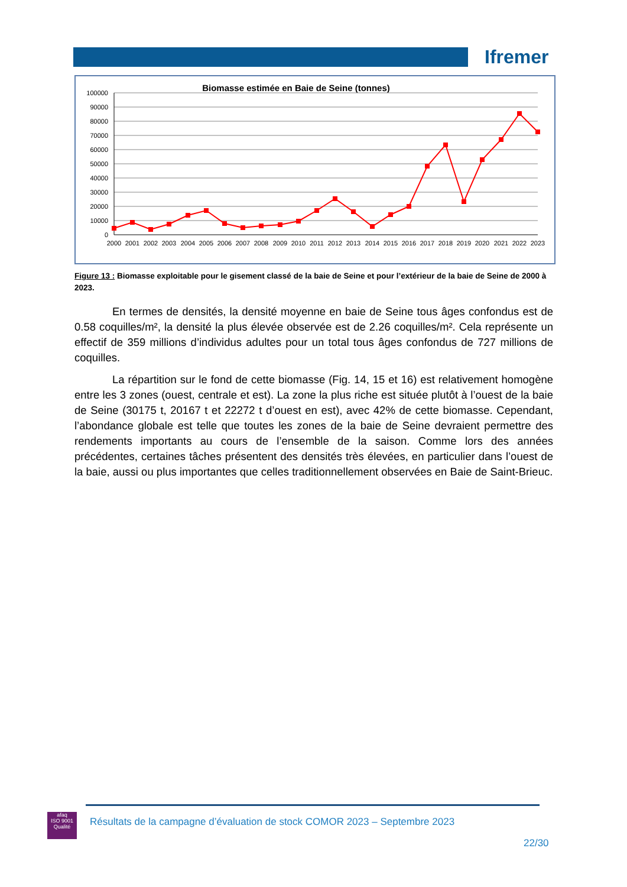Ifremer
Biomasse estimée en Baie de Seine (tonnes)
100000
90000
80000
70000
60000
50000
40000
30000
20000
10000
0
2000
2001
2002
2003
2004
2005
2006
2007
2008
2009
2010
2011
2012
2013
2014
2015
2016
2017
2018
2019
2020
2021
2022
2023
Figure 13 : Biomasse exploitable pour le gisement classé de la baie de Seine et pour l’extérieur de la baie de Seine de 2000 à 2023.
En termes de densités, la densité moyenne en baie de Seine tous âges confondus est de 0.58 coquilles/m², la densité la plus élevée observée est de 2.26 coquilles/m². Cela représente un effectif de 359 millions d’individus adultes pour un total tous âges confondus de 727 millions de coquilles.
La répartition sur le fond de cette biomasse (Fig. 14, 15 et 16) est relativement homogène entre les 3 zones (ouest, centrale et est). La zone la plus riche est située plutôt à l’ouest de la baie de Seine (30175 t, 20167 t et 22272 t d’ouest en est), avec 42% de cette biomasse. Cependant, l’abondance globale est telle que toutes les zones de la baie de Seine devraient permettre des rendements importants au cours de l’ensemble de la saison. Comme lors des années précédentes, certaines tâches présentent des densités très élevées, en particulier dans l’ouest de la baie, aussi ou plus importantes que celles traditionnellement observées en Baie de Saint-Brieuc.
afaq
ISO 9001
Qualité
Résultats de la campagne d’évaluation de stock COMOR 2023 – Septembre 2023
22/30